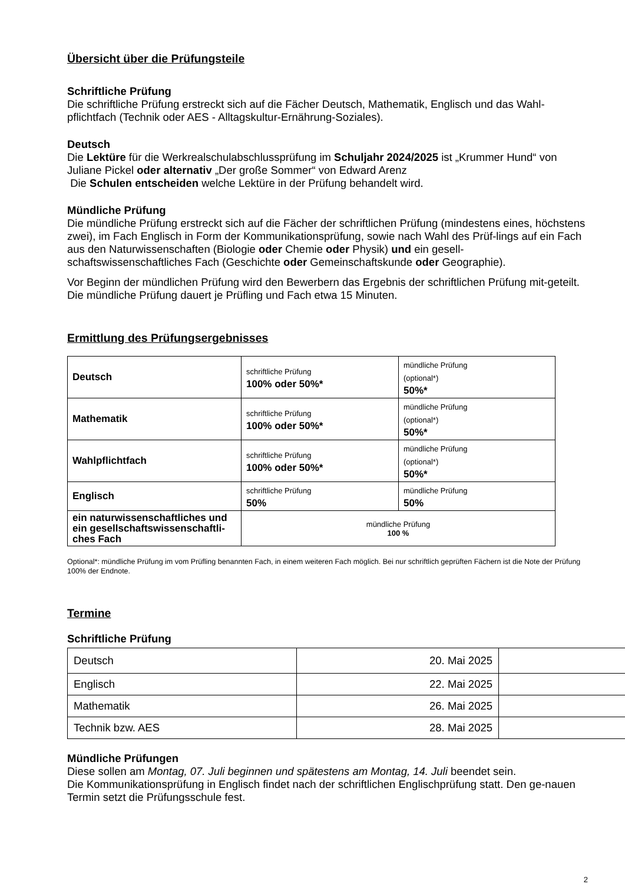Übersicht über die Prüfungsteile
Schriftliche Prüfung
Die schriftliche Prüfung erstreckt sich auf die Fächer Deutsch, Mathematik, Englisch und das Wahl-pflichtfach (Technik oder AES - Alltagskultur-Ernährung-Soziales).
Deutsch
Die Lektüre für die Werkrealschulabschlussprüfung im Schuljahr 2024/2025 ist „Krummer Hund“ von Juliane Pickel oder alternativ „Der große Sommer“ von Edward Arenz
Die Schulen entscheiden welche Lektüre in der Prüfung behandelt wird.
Mündliche Prüfung
Die mündliche Prüfung erstreckt sich auf die Fächer der schriftlichen Prüfung (mindestens eines, höchstens zwei), im Fach Englisch in Form der Kommunikationsprüfung, sowie nach Wahl des Prüf-lings auf ein Fach aus den Naturwissenschaften (Biologie oder Chemie oder Physik) und ein gesell-schaftswissenschaftliches Fach (Geschichte oder Gemeinschaftskunde oder Geographie).
Vor Beginn der mündlichen Prüfung wird den Bewerbern das Ergebnis der schriftlichen Prüfung mit-geteilt. Die mündliche Prüfung dauert je Prüfling und Fach etwa 15 Minuten.
Ermittlung des Prüfungsergebnisses
| Deutsch | schriftliche Prüfung 100% oder 50%* | mündliche Prüfung (optional*) 50%* |
| Mathematik | schriftliche Prüfung 100% oder 50%* | mündliche Prüfung (optional*) 50%* |
| Wahlpflichtfach | schriftliche Prüfung 100% oder 50%* | mündliche Prüfung (optional*) 50%* |
| Englisch | schriftliche Prüfung 50% | mündliche Prüfung 50% |
| ein naturwissenschaftliches und ein gesellschaftswissenschaftli-ches Fach | mündliche Prüfung 100 % | |
Optional*: mündliche Prüfung im vom Prüfling benannten Fach, in einem weiteren Fach möglich. Bei nur schriftlich geprüften Fächern ist die Note der Prüfung 100% der Endnote.
Termine
Schriftliche Prüfung
| Deutsch | 20. Mai 2025 | |
| Englisch | 22. Mai 2025 | |
| Mathematik | 26. Mai 2025 | |
| Technik bzw. AES | 28. Mai 2025 | |
Mündliche Prüfungen
Diese sollen am Montag, 07. Juli beginnen und spätestens am Montag, 14. Juli beendet sein.
Die Kommunikationsprüfung in Englisch findet nach der schriftlichen Englischprüfung statt. Den ge-nauen Termin setzt die Prüfungsschule fest.
2